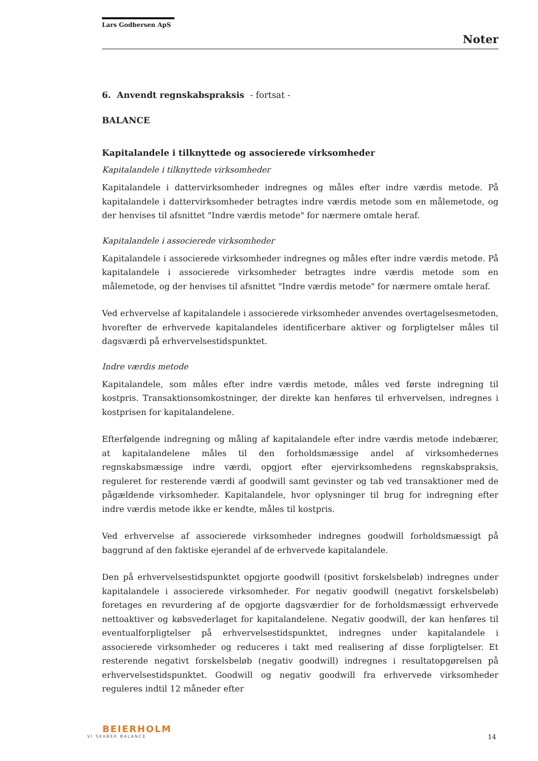Lars Godbersen ApS
Noter
6. Anvendt regnskabspraksis - fortsat -
BALANCE
Kapitalandele i tilknyttede og associerede virksomheder
Kapitalandele i tilknyttede virksomheder
Kapitalandele i dattervirksomheder indregnes og måles efter indre værdis metode. På kapitalandele i dattervirksomheder betragtes indre værdis metode som en målemetode, og der henvises til afsnittet "Indre værdis metode" for nærmere omtale heraf.
Kapitalandele i associerede virksomheder
Kapitalandele i associerede virksomheder indregnes og måles efter indre værdis metode. På kapitalandele i associerede virksomheder betragtes indre værdis metode som en målemetode, og der henvises til afsnittet "Indre værdis metode" for nærmere omtale heraf.
Ved erhvervelse af kapitalandele i associerede virksomheder anvendes overtagelsesmetoden, hvorefter de erhvervede kapitalandeles identificerbare aktiver og forpligtelser måles til dagsværdi på erhvervelsestidspunktet.
Indre værdis metode
Kapitalandele, som måles efter indre værdis metode, måles ved første indregning til kostpris. Transaktionsomkostninger, der direkte kan henføres til erhvervelsen, indregnes i kostprisen for kapitalandelene.
Efterfølgende indregning og måling af kapitalandele efter indre værdis metode indebærer, at kapitalandelene måles til den forholdsmæssige andel af virksomhedernes regnskabsmæssige indre værdi, opgjort efter ejervirksomhedens regnskabspraksis, reguleret for resterende værdi af goodwill samt gevinster og tab ved transaktioner med de pågældende virksomheder. Kapitalandele, hvor oplysninger til brug for indregning efter indre værdis metode ikke er kendte, måles til kostpris.
Ved erhvervelse af associerede virksomheder indregnes goodwill forholdsmæssigt på baggrund af den faktiske ejerandel af de erhvervede kapitalandele.
Den på erhvervelsestidspunktet opgjorte goodwill (positivt forskelsbeløb) indregnes under kapitalandele i associerede virksomheder. For negativ goodwill (negativt forskelsbeløb) foretages en revurdering af de opgjorte dagsværdier for de forholdsmæssigt erhvervede nettoaktiver og købsvederlaget for kapitalandelene. Negativ goodwill, der kan henføres til eventualforpligtelser på erhvervelsestidspunktet, indregnes under kapitalandele i associerede virksomheder og reduceres i takt med realisering af disse forpligtelser. Et resterende negativt forskelsbeløb (negativ goodwill) indregnes i resultatopgørelsen på erhvervelsestidspunktet. Goodwill og negativ goodwill fra erhvervede virksomheder reguleres indtil 12 måneder efter
BEIERHOLM
VI SKABER BALANCE
14